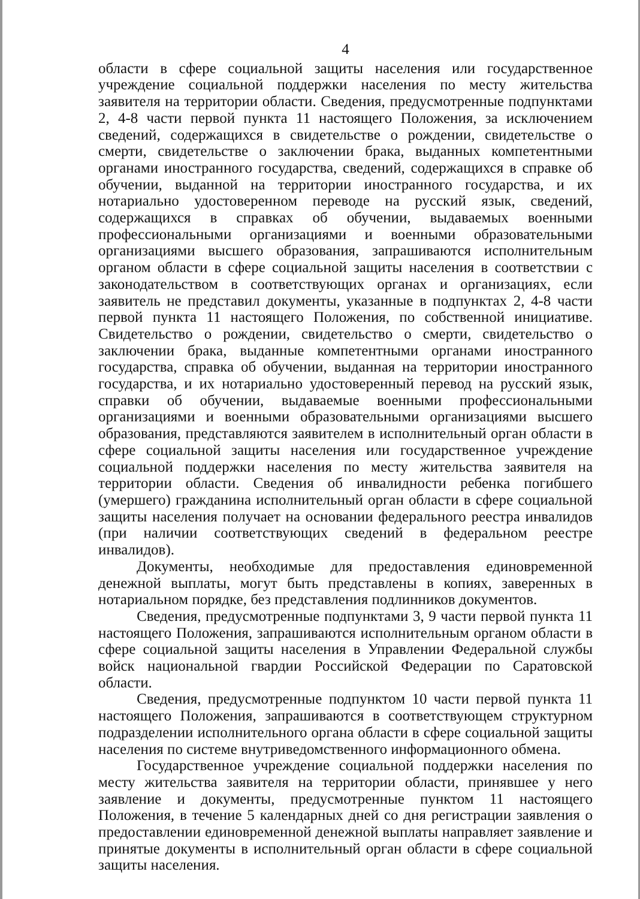4
области в сфере социальной защиты населения или государственное учреждение социальной поддержки населения по месту жительства заявителя на территории области. Сведения, предусмотренные подпунктами 2, 4-8 части первой пункта 11 настоящего Положения, за исключением сведений, содержащихся в свидетельстве о рождении, свидетельстве о смерти, свидетельстве о заключении брака, выданных компетентными органами иностранного государства, сведений, содержащихся в справке об обучении, выданной на территории иностранного государства, и их нотариально удостоверенном переводе на русский язык, сведений, содержащихся в справках об обучении, выдаваемых военными профессиональными организациями и военными образовательными организациями высшего образования, запрашиваются исполнительным органом области в сфере социальной защиты населения в соответствии с законодательством в соответствующих органах и организациях, если заявитель не представил документы, указанные в подпунктах 2, 4-8 части первой пункта 11 настоящего Положения, по собственной инициативе. Свидетельство о рождении, свидетельство о смерти, свидетельство о заключении брака, выданные компетентными органами иностранного государства, справка об обучении, выданная на территории иностранного государства, и их нотариально удостоверенный перевод на русский язык, справки об обучении, выдаваемые военными профессиональными организациями и военными образовательными организациями высшего образования, представляются заявителем в исполнительный орган области в сфере социальной защиты населения или государственное учреждение социальной поддержки населения по месту жительства заявителя на территории области. Сведения об инвалидности ребенка погибшего (умершего) гражданина исполнительный орган области в сфере социальной защиты населения получает на основании федерального реестра инвалидов (при наличии соответствующих сведений в федеральном реестре инвалидов).
Документы, необходимые для предоставления единовременной денежной выплаты, могут быть представлены в копиях, заверенных в нотариальном порядке, без представления подлинников документов.
Сведения, предусмотренные подпунктами 3, 9 части первой пункта 11 настоящего Положения, запрашиваются исполнительным органом области в сфере социальной защиты населения в Управлении Федеральной службы войск национальной гвардии Российской Федерации по Саратовской области.
Сведения, предусмотренные подпунктом 10 части первой пункта 11 настоящего Положения, запрашиваются в соответствующем структурном подразделении исполнительного органа области в сфере социальной защиты населения по системе внутриведомственного информационного обмена.
Государственное учреждение социальной поддержки населения по месту жительства заявителя на территории области, принявшее у него заявление и документы, предусмотренные пунктом 11 настоящего Положения, в течение 5 календарных дней со дня регистрации заявления о предоставлении единовременной денежной выплаты направляет заявление и принятые документы в исполнительный орган области в сфере социальной защиты населения.